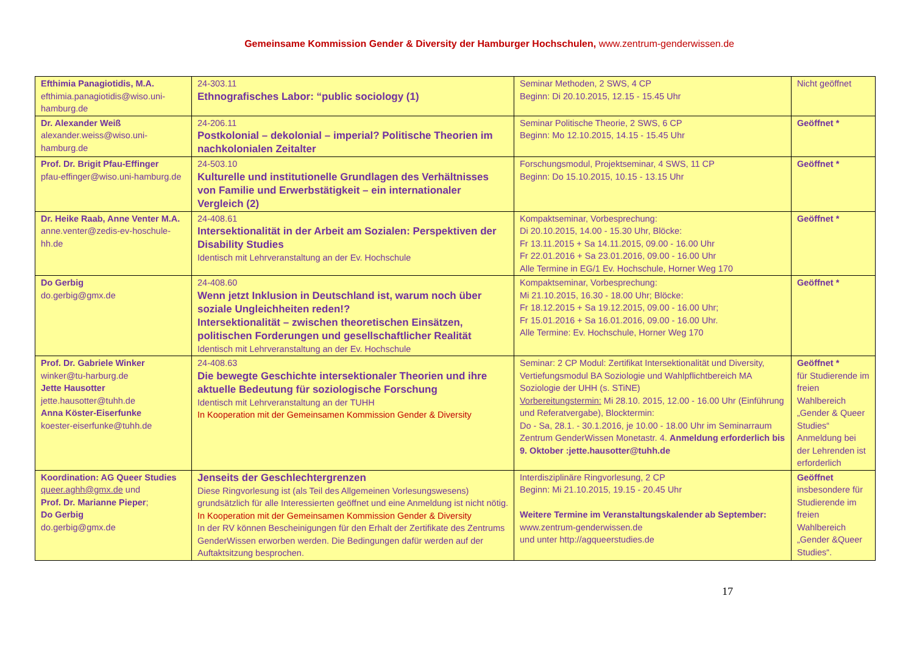Gemeinsame Kommission Gender & Diversity der Hamburger Hochschulen, www.zentrum-genderwissen.de
| Efthimia Panagiotidis, M.A. efthimia.panagiotidis@wiso.uni-hamburg.de | 24-303.11 Ethnografisches Labor: “public sociology (1) | Seminar Methoden, 2 SWS, 4 CP Beginn: Di 20.10.2015, 12.15 - 15.45 Uhr | Nicht geöffnet |
| Dr. Alexander Weiß alexander.weiss@wiso.uni-hamburg.de | 24-206.11 Postkolonial – dekolonial – imperial? Politische Theorien im nachkolonialen Zeitalter | Seminar Politische Theorie, 2 SWS, 6 CP Beginn: Mo 12.10.2015, 14.15 - 15.45 Uhr | Geöffnet * |
| Prof. Dr. Brigit Pfau-Effinger pfau-effinger@wiso.uni-hamburg.de | 24-503.10 Kulturelle und institutionelle Grundlagen des Verhältnisses von Familie und Erwerbstätigkeit – ein internationaler Vergleich (2) | Forschungsmodul, Projektseminar, 4 SWS, 11 CP Beginn: Do 15.10.2015, 10.15 - 13.15 Uhr | Geöffnet * |
| Dr. Heike Raab, Anne Venter M.A. anne.venter@zedis-ev-hoschule-hh.de | 24-408.61 Intersektionalität in der Arbeit am Sozialen: Perspektiven der Disability Studies Identisch mit Lehrveranstaltung an der Ev. Hochschule | Kompaktseminar, Vorbesprechung: Di 20.10.2015, 14.00 - 15.30 Uhr, Blöcke: Fr 13.11.2015 + Sa 14.11.2015, 09.00 - 16.00 Uhr Fr 22.01.2016 + Sa 23.01.2016, 09.00 - 16.00 Uhr Alle Termine in EG/1 Ev. Hochschule, Horner Weg 170 | Geöffnet * |
| Do Gerbig do.gerbig@gmx.de | 24-408.60 Wenn jetzt Inklusion in Deutschland ist, warum noch über soziale Ungleichheiten reden!? Intersektionalität – zwischen theoretischen Einsätzen, politischen Forderungen und gesellschaftlicher Realität Identisch mit Lehrveranstaltung an der Ev. Hochschule | Kompaktseminar, Vorbesprechung: Mi 21.10.2015, 16.30 - 18.00 Uhr; Blöcke: Fr 18.12.2015 + Sa 19.12.2015, 09.00 - 16.00 Uhr; Fr 15.01.2016 + Sa 16.01.2016, 09.00 - 16.00 Uhr. Alle Termine: Ev. Hochschule, Horner Weg 170 | Geöffnet * |
| Prof. Dr. Gabriele Winker winker@tu-harburg.de Jette Hausotter jette.hausotter@tuhh.de Anna Köster-Eiserfunke koester-eiserfunke@tuhh.de | 24-408.63 Die bewegte Geschichte intersektionaler Theorien und ihre aktuelle Bedeutung für soziologische Forschung Identisch mit Lehrveranstaltung an der TUHH In Kooperation mit der Gemeinsamen Kommission Gender & Diversity | Seminar: 2 CP Modul: Zertifikat Intersektionalität und Diversity, Vertiefungsmodul BA Soziologie und Wahlpflichtbereich MA Soziologie der UHH (s. STiNE) Vorbereitungstermin: Mi 28.10. 2015, 12.00 - 16.00 Uhr (Einführung und Referatvergabe), Blocktermin: Do - Sa, 28.1. - 30.1.2016, je 10.00 - 18.00 Uhr im Seminarraum Zentrum GenderWissen Monetastr. 4. Anmeldung erforderlich bis 9. Oktober :jette.hausotter@tuhh.de | Geöffnet * für Studierende im freien Wahlbereich „Gender & Queer Studies“ Anmeldung bei der Lehrenden ist erforderlich |
| Koordination: AG Queer Studies queer.aghh@gmx.de und Prof. Dr. Marianne Pieper ; Do Gerbig do.gerbig@gmx.de | Jenseits der Geschlechtergrenzen Diese Ringvorlesung ist (als Teil des Allgemeinen Vorlesungswesens) grundsätzlich für alle Interessierten geöffnet und eine Anmeldung ist nicht nötig. In Kooperation mit der Gemeinsamen Kommission Gender & Diversity In der RV können Bescheinigungen für den Erhalt der Zertifikate des Zentrums GenderWissen erworben werden. Die Bedingungen dafür werden auf der Auftaktsitzung besprochen. | Interdisziplinäre Ringvorlesung, 2 CP Beginn: Mi 21.10.2015, 19.15 - 20.45 Uhr Weitere Termine im Veranstaltungskalender ab September: www.zentrum-genderwissen.de und unter http://agqueerstudies.de | Geöffnet insbesondere für Studierende im freien Wahlbereich „Gender &Queer Studies“. |
17